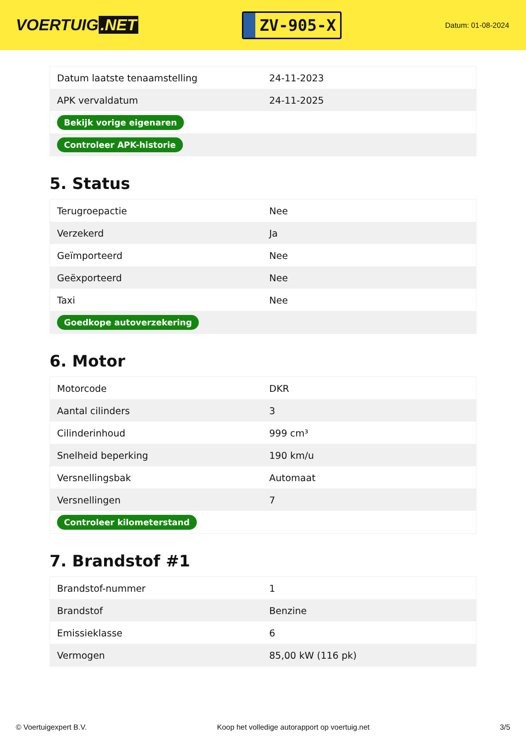VOERTUIG.NET
ZV-905-X
Datum: 01-08-2024
| Datum laatste tenaamstelling | 24-11-2023 |
| APK vervaldatum | 24-11-2025 |
| Bekijk vorige eigenaren | |
| Controleer APK-historie | |
5. Status
| Terugroepactie | Nee |
| Verzekerd | Ja |
| Geïmporteerd | Nee |
| Geëxporteerd | Nee |
| Taxi | Nee |
| Goedkope autoverzekering | |
6. Motor
| Motorcode | DKR |
| Aantal cilinders | 3 |
| Cilinderinhoud | 999 cm³ |
| Snelheid beperking | 190 km/u |
| Versnellingsbak | Automaat |
| Versnellingen | 7 |
| Controleer kilometerstand | |
7. Brandstof #1
| Brandstof-nummer | 1 |
| Brandstof | Benzine |
| Emissieklasse | 6 |
| Vermogen | 85,00 kW (116 pk) |
© Voertuigexpert B.V. Koop het volledige autorapport op voertuig.net 3/5